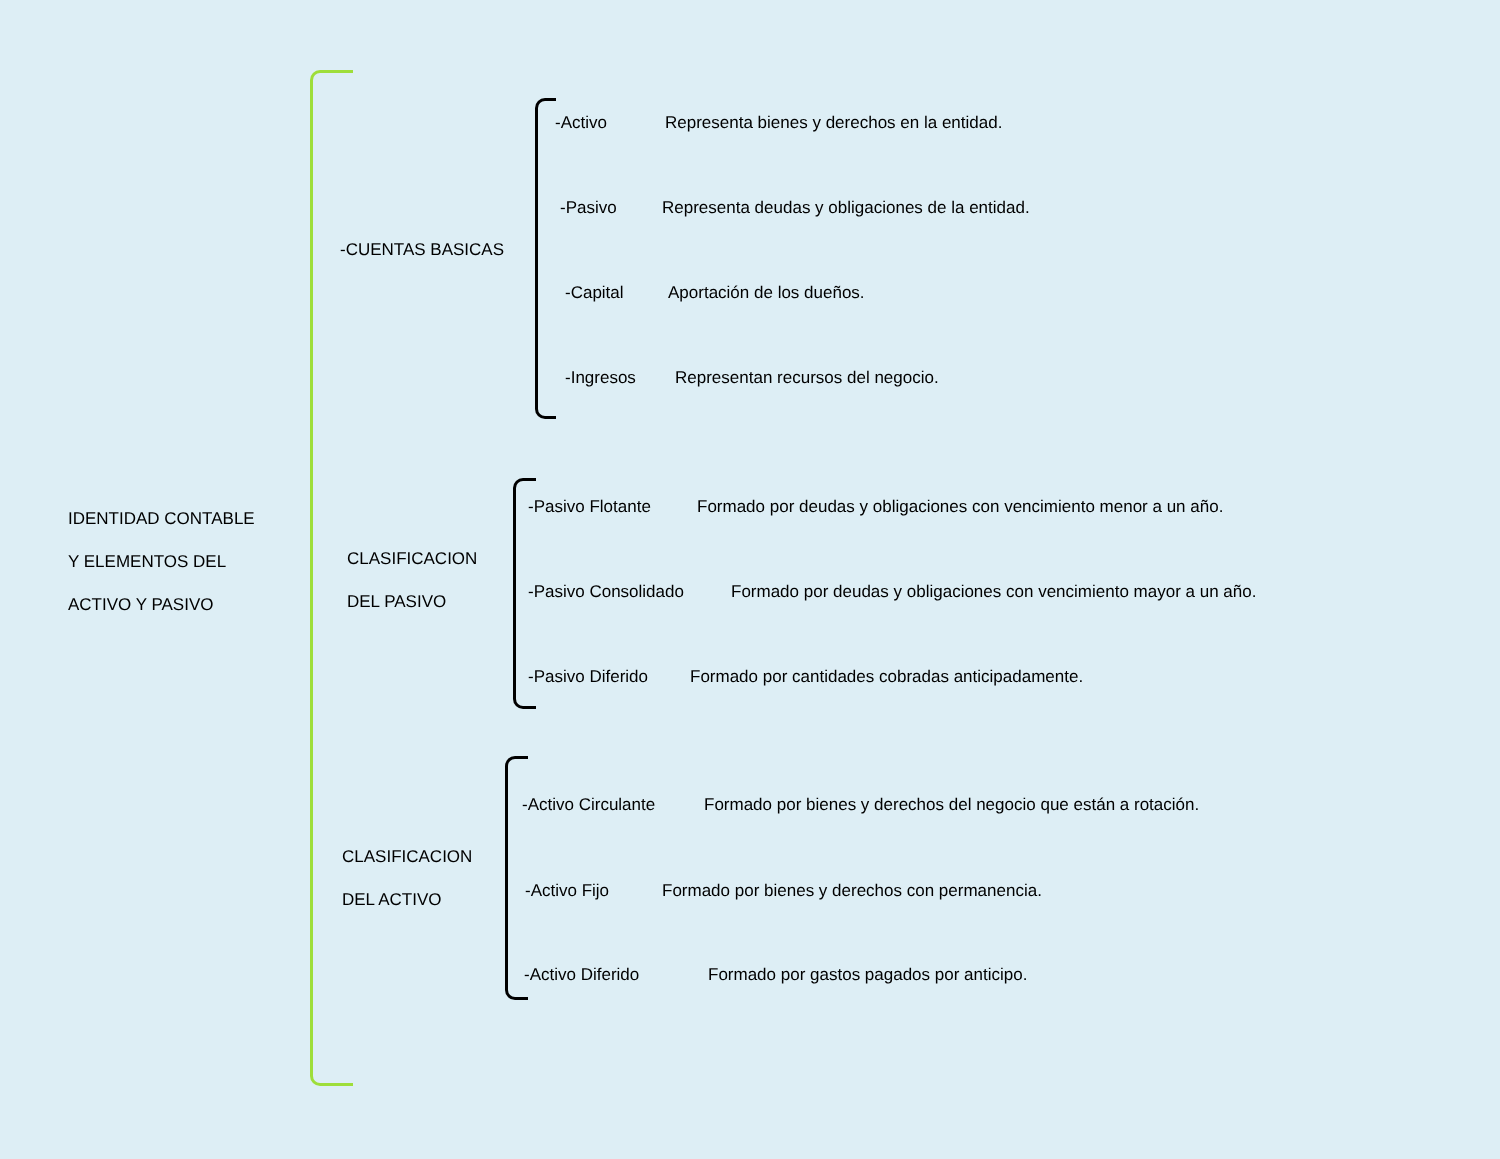IDENTIDAD CONTABLE
Y ELEMENTOS DEL
ACTIVO Y PASIVO
-CUENTAS BASICAS
-Activo Representa bienes y derechos en la entidad.
-Pasivo Representa deudas y obligaciones de la entidad.
-Capital Aportación de los dueños.
-Ingresos Representan recursos del negocio.
CLASIFICACION
DEL PASIVO
-Pasivo Flotante Formado por deudas y obligaciones con vencimiento menor a un año.
-Pasivo Consolidado Formado por deudas y obligaciones con vencimiento mayor a un año.
-Pasivo Diferido Formado por cantidades cobradas anticipadamente.
CLASIFICACION
DEL ACTIVO
-Activo Circulante Formado por bienes y derechos del negocio que están a rotación.
-Activo Fijo Formado por bienes y derechos con permanencia.
-Activo Diferido Formado por gastos pagados por anticipo.